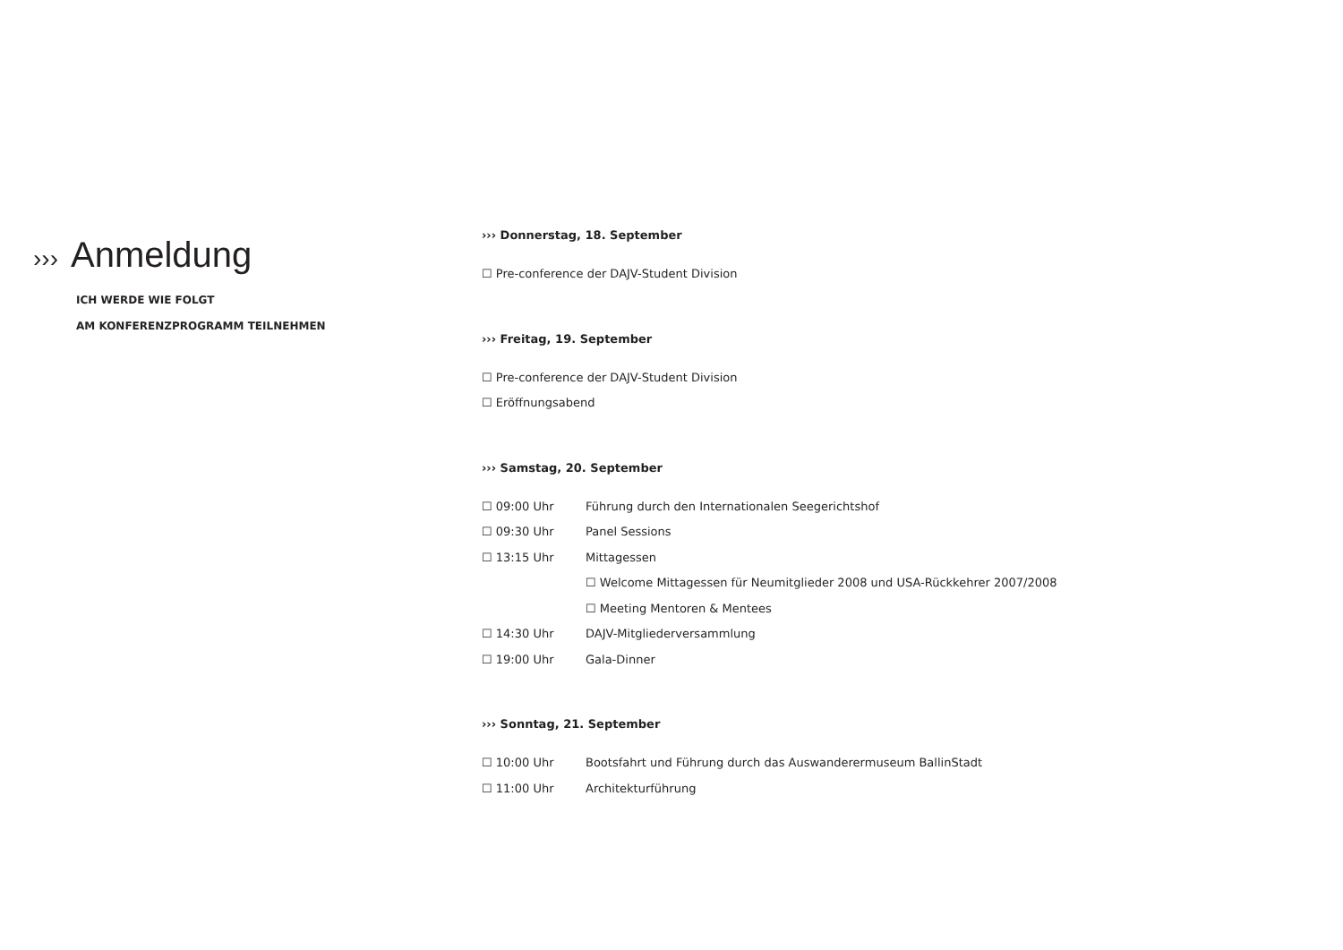››› Anmeldung
ICH WERDE WIE FOLGT
AM KONFERENZPROGRAMM TEILNEHMEN
››› Donnerstag, 18. September
☐ Pre-conference der DAJV-Student Division
››› Freitag, 19. September
☐ Pre-conference der DAJV-Student Division
☐ Eröffnungsabend
››› Samstag, 20. September
☐ 09:00 Uhr Führung durch den Internationalen Seegerichtshof
☐ 09:30 Uhr Panel Sessions
☐ 13:15 Uhr Mittagessen
☐ Welcome Mittagessen für Neumitglieder 2008 und USA-Rückkehrer 2007/2008
☐ Meeting Mentoren & Mentees
☐ 14:30 Uhr DAJV-Mitgliederversammlung
☐ 19:00 Uhr Gala-Dinner
››› Sonntag, 21. September
☐ 10:00 Uhr Bootsfahrt und Führung durch das Auswanderermuseum BallinStadt
☐ 11:00 Uhr Architekturführung